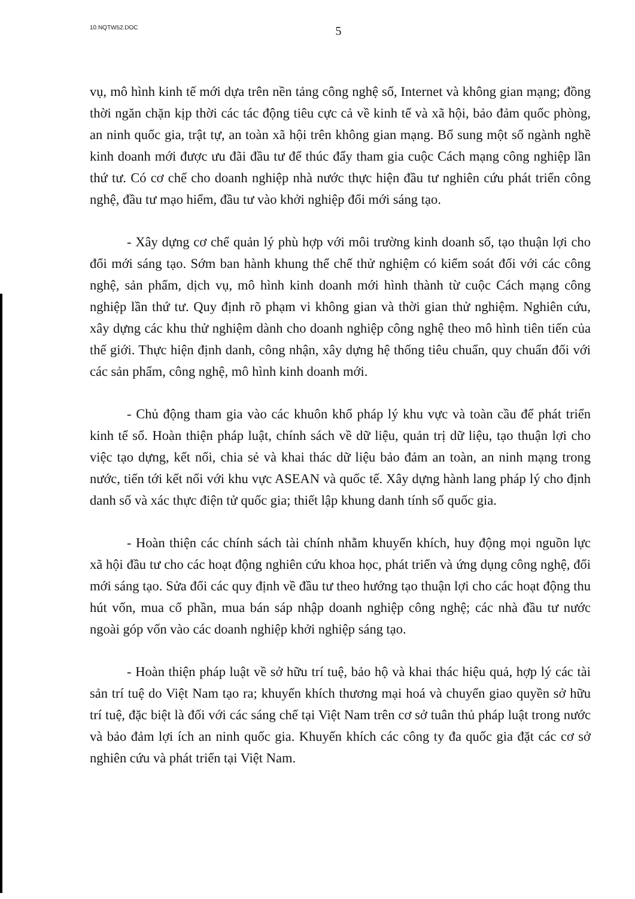10.NQTW52.DOC 5
vụ, mô hình kinh tế mới dựa trên nền tảng công nghệ số, Internet và không gian mạng; đồng thời ngăn chặn kịp thời các tác động tiêu cực cả về kinh tế và xã hội, bảo đảm quốc phòng, an ninh quốc gia, trật tự, an toàn xã hội trên không gian mạng. Bổ sung một số ngành nghề kinh doanh mới được ưu đãi đầu tư để thúc đẩy tham gia cuộc Cách mạng công nghiệp lần thứ tư. Có cơ chế cho doanh nghiệp nhà nước thực hiện đầu tư nghiên cứu phát triển công nghệ, đầu tư mạo hiểm, đầu tư vào khởi nghiệp đổi mới sáng tạo.
- Xây dựng cơ chế quản lý phù hợp với môi trường kinh doanh số, tạo thuận lợi cho đổi mới sáng tạo. Sớm ban hành khung thể chế thử nghiệm có kiểm soát đối với các công nghệ, sản phẩm, dịch vụ, mô hình kinh doanh mới hình thành từ cuộc Cách mạng công nghiệp lần thứ tư. Quy định rõ phạm vi không gian và thời gian thử nghiệm. Nghiên cứu, xây dựng các khu thử nghiệm dành cho doanh nghiệp công nghệ theo mô hình tiên tiến của thế giới. Thực hiện định danh, công nhận, xây dựng hệ thống tiêu chuẩn, quy chuẩn đối với các sản phẩm, công nghệ, mô hình kinh doanh mới.
- Chủ động tham gia vào các khuôn khổ pháp lý khu vực và toàn cầu để phát triển kinh tế số. Hoàn thiện pháp luật, chính sách về dữ liệu, quản trị dữ liệu, tạo thuận lợi cho việc tạo dựng, kết nối, chia sẻ và khai thác dữ liệu bảo đảm an toàn, an ninh mạng trong nước, tiến tới kết nối với khu vực ASEAN và quốc tế. Xây dựng hành lang pháp lý cho định danh số và xác thực điện tử quốc gia; thiết lập khung danh tính số quốc gia.
- Hoàn thiện các chính sách tài chính nhằm khuyến khích, huy động mọi nguồn lực xã hội đầu tư cho các hoạt động nghiên cứu khoa học, phát triển và ứng dụng công nghệ, đổi mới sáng tạo. Sửa đổi các quy định về đầu tư theo hướng tạo thuận lợi cho các hoạt động thu hút vốn, mua cổ phần, mua bán sáp nhập doanh nghiệp công nghệ; các nhà đầu tư nước ngoài góp vốn vào các doanh nghiệp khởi nghiệp sáng tạo.
- Hoàn thiện pháp luật về sở hữu trí tuệ, bảo hộ và khai thác hiệu quả, hợp lý các tài sản trí tuệ do Việt Nam tạo ra; khuyến khích thương mại hoá và chuyển giao quyền sở hữu trí tuệ, đặc biệt là đối với các sáng chế tại Việt Nam trên cơ sở tuân thủ pháp luật trong nước và bảo đảm lợi ích an ninh quốc gia. Khuyến khích các công ty đa quốc gia đặt các cơ sở nghiên cứu và phát triển tại Việt Nam.